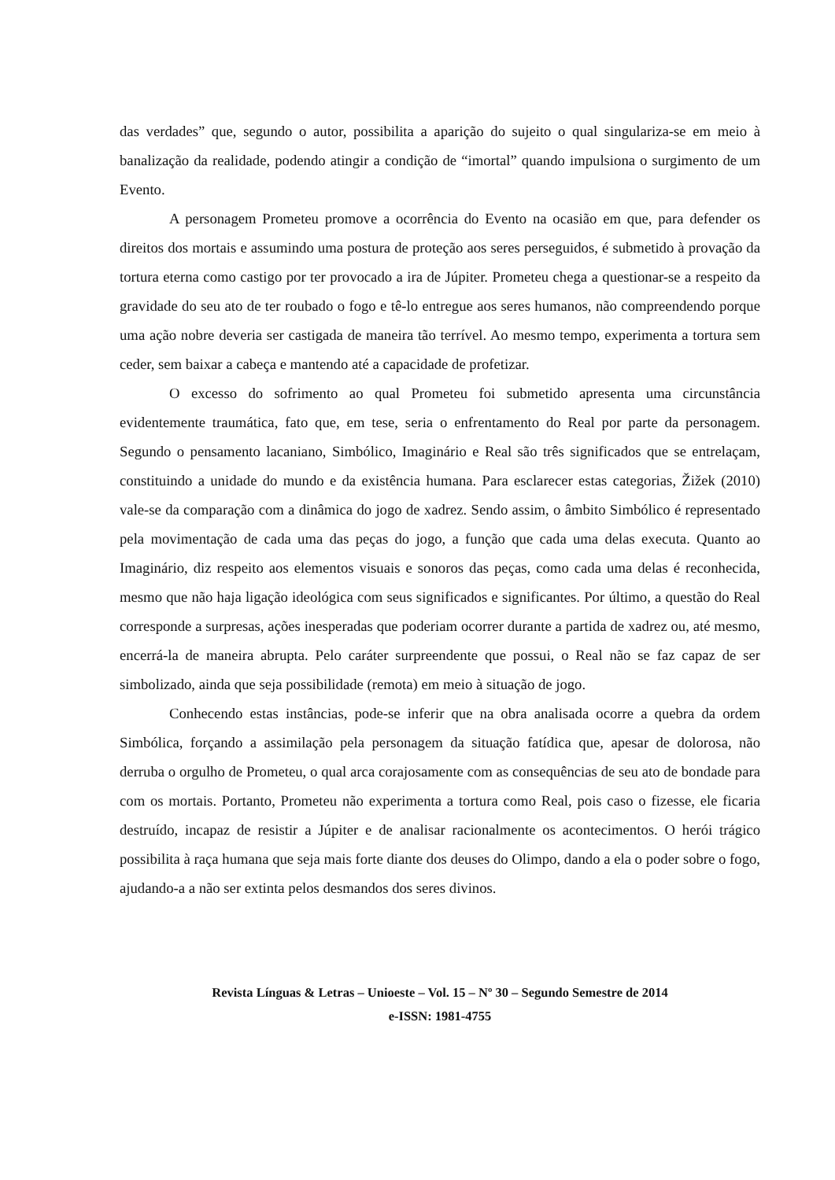das verdades” que, segundo o autor, possibilita a aparição do sujeito o qual singulariza-se em meio à banalização da realidade, podendo atingir a condição de “imortal” quando impulsiona o surgimento de um Evento.
A personagem Prometeu promove a ocorrência do Evento na ocasião em que, para defender os direitos dos mortais e assumindo uma postura de proteção aos seres perseguidos, é submetido à provação da tortura eterna como castigo por ter provocado a ira de Júpiter. Prometeu chega a questionar-se a respeito da gravidade do seu ato de ter roubado o fogo e tê-lo entregue aos seres humanos, não compreendendo porque uma ação nobre deveria ser castigada de maneira tão terrível. Ao mesmo tempo, experimenta a tortura sem ceder, sem baixar a cabeça e mantendo até a capacidade de profetizar.
O excesso do sofrimento ao qual Prometeu foi submetido apresenta uma circunstância evidentemente traumática, fato que, em tese, seria o enfrentamento do Real por parte da personagem. Segundo o pensamento lacaniano, Simbólico, Imaginário e Real são três significados que se entrelaçam, constituindo a unidade do mundo e da existência humana. Para esclarecer estas categorias, Žižek (2010) vale-se da comparação com a dinâmica do jogo de xadrez. Sendo assim, o âmbito Simbólico é representado pela movimentação de cada uma das peças do jogo, a função que cada uma delas executa. Quanto ao Imaginário, diz respeito aos elementos visuais e sonoros das peças, como cada uma delas é reconhecida, mesmo que não haja ligação ideológica com seus significados e significantes. Por último, a questão do Real corresponde a surpresas, ações inesperadas que poderiam ocorrer durante a partida de xadrez ou, até mesmo, encerrá-la de maneira abrupta. Pelo caráter surpreendente que possui, o Real não se faz capaz de ser simbolizado, ainda que seja possibilidade (remota) em meio à situação de jogo.
Conhecendo estas instâncias, pode-se inferir que na obra analisada ocorre a quebra da ordem Simbólica, forçando a assimilação pela personagem da situação fatídica que, apesar de dolorosa, não derruba o orgulho de Prometeu, o qual arca corajosamente com as consequências de seu ato de bondade para com os mortais. Portanto, Prometeu não experimenta a tortura como Real, pois caso o fizesse, ele ficaria destruído, incapaz de resistir a Júpiter e de analisar racionalmente os acontecimentos. O herói trágico possibilita à raça humana que seja mais forte diante dos deuses do Olimpo, dando a ela o poder sobre o fogo, ajudando-a a não ser extinta pelos desmandos dos seres divinos.
Revista Línguas & Letras – Unioeste – Vol. 15 – Nº 30 – Segundo Semestre de 2014
e-ISSN: 1981-4755